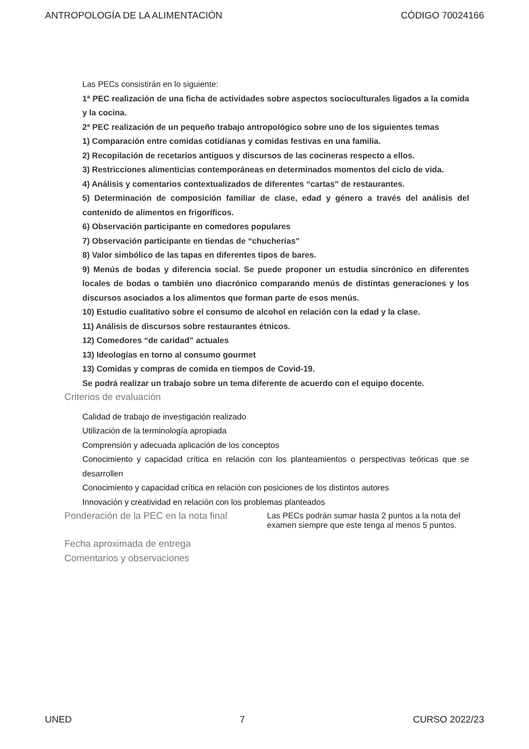ANTROPOLOGÍA DE LA ALIMENTACIÓN CÓDIGO 70024166
Las PECs consistirán en lo siguiente:
1ª PEC realización de una ficha de actividades sobre aspectos socioculturales ligados a la comida y la cocina.
2ª PEC realización de un pequeño trabajo antropológico sobre uno de los siguientes temas
1) Comparación entre comidas cotidianas y comidas festivas en una familia.
2) Recopilación de recetarios antiguos y discursos de las cocineras respecto a ellos.
3) Restricciones alimenticias contemporáneas en determinados momentos del ciclo de vida.
4) Análisis y comentarios contextualizados de diferentes “cartas” de restaurantes.
5) Determinación de composición familiar de clase, edad y género a través del análisis del contenido de alimentos en frigoríficos.
6) Observación participante en comedores populares
7) Observación participante en tiendas de “chucherías”
8) Valor simbólico de las tapas en diferentes tipos de bares.
9) Menús de bodas y diferencia social. Se puede proponer un estudia sincrónico en diferentes locales de bodas o también uno diacrónico comparando menús de distintas generaciones y los discursos asociados a los alimentos que forman parte de esos menús.
10) Estudio cualitativo sobre el consumo de alcohol en relación con la edad y la clase.
11) Análisis de discursos sobre restaurantes étnicos.
12) Comedores “de caridad” actuales
13) Ideologías en torno al consumo gourmet
13) Comidas y compras de comida en tiempos de Covid-19.
Se podrá realizar un trabajo sobre un tema diferente de acuerdo con el equipo docente.
Criterios de evaluación
Calidad de trabajo de investigación realizado
Utilización de la terminología apropiada
Comprensión y adecuada aplicación de los conceptos
Conocimiento y capacidad crítica en relación con los planteamientos o perspectivas teóricas que se desarrollen
Conocimiento y capacidad crítica en relación con posiciones de los distintos autores
Innovación y creatividad en relación con los problemas planteados
Ponderación de la PEC en la nota final
Las PECs podrán sumar hasta 2 puntos a la nota del examen siempre que este tenga al menos 5 puntos.
Fecha aproximada de entrega
Comentarios y observaciones
UNED 7 CURSO 2022/23